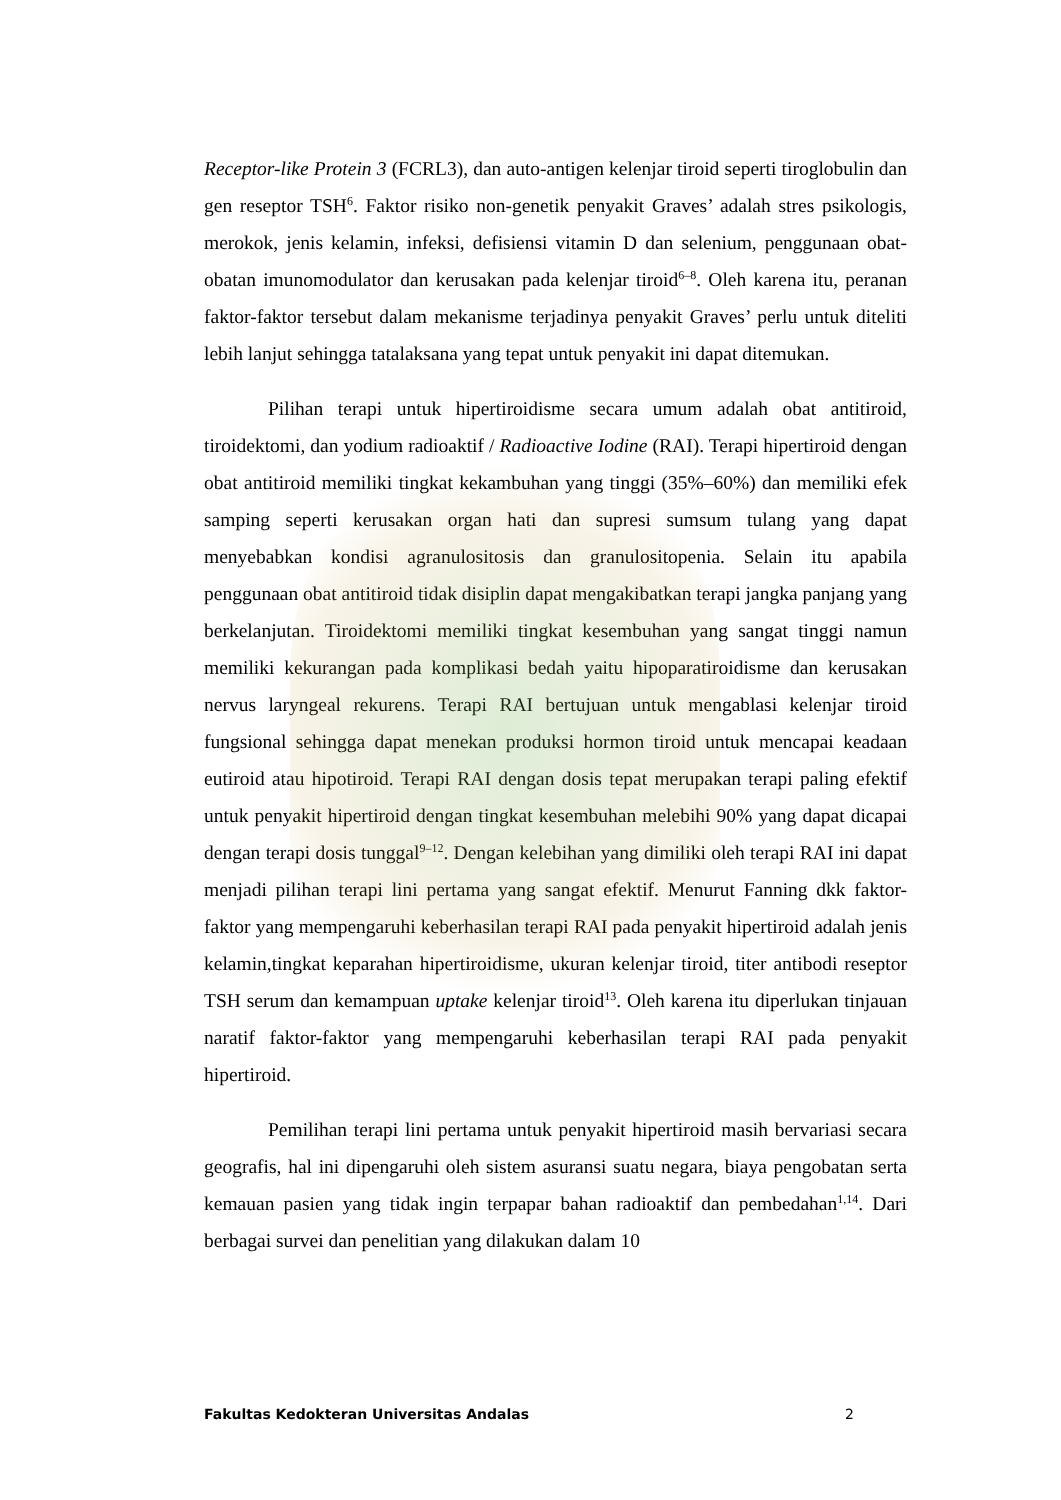Receptor-like Protein 3 (FCRL3), dan auto-antigen kelenjar tiroid seperti tiroglobulin dan gen reseptor TSH<sup>6</sup>. Faktor risiko non-genetik penyakit Graves’ adalah stres psikologis, merokok, jenis kelamin, infeksi, defisiensi vitamin D dan selenium, penggunaan obat-obatan imunomodulator dan kerusakan pada kelenjar tiroid<sup>6–8</sup>. Oleh karena itu, peranan faktor-faktor tersebut dalam mekanisme terjadinya penyakit Graves’ perlu untuk diteliti lebih lanjut sehingga tatalaksana yang tepat untuk penyakit ini dapat ditemukan.
Pilihan terapi untuk hipertiroidisme secara umum adalah obat antitiroid, tiroidektomi, dan yodium radioaktif / Radioactive Iodine (RAI). Terapi hipertiroid dengan obat antitiroid memiliki tingkat kekambuhan yang tinggi (35%–60%) dan memiliki efek samping seperti kerusakan organ hati dan supresi sumsum tulang yang dapat menyebabkan kondisi agranulositosis dan granulositopenia. Selain itu apabila penggunaan obat antitiroid tidak disiplin dapat mengakibatkan terapi jangka panjang yang berkelanjutan. Tiroidektomi memiliki tingkat kesembuhan yang sangat tinggi namun memiliki kekurangan pada komplikasi bedah yaitu hipoparatiroidisme dan kerusakan nervus laryngeal rekurens. Terapi RAI bertujuan untuk mengablasi kelenjar tiroid fungsional sehingga dapat menekan produksi hormon tiroid untuk mencapai keadaan eutiroid atau hipotiroid. Terapi RAI dengan dosis tepat merupakan terapi paling efektif untuk penyakit hipertiroid dengan tingkat kesembuhan melebihi 90% yang dapat dicapai dengan terapi dosis tunggal<sup>9–12</sup>. Dengan kelebihan yang dimiliki oleh terapi RAI ini dapat menjadi pilihan terapi lini pertama yang sangat efektif. Menurut Fanning dkk faktor-faktor yang mempengaruhi keberhasilan terapi RAI pada penyakit hipertiroid adalah jenis kelamin,tingkat keparahan hipertiroidisme, ukuran kelenjar tiroid, titer antibodi reseptor TSH serum dan kemampuan uptake kelenjar tiroid<sup>13</sup>. Oleh karena itu diperlukan tinjauan naratif faktor-faktor yang mempengaruhi keberhasilan terapi RAI pada penyakit hipertiroid.
Pemilihan terapi lini pertama untuk penyakit hipertiroid masih bervariasi secara geografis, hal ini dipengaruhi oleh sistem asuransi suatu negara, biaya pengobatan serta kemauan pasien yang tidak ingin terpapar bahan radioaktif dan pembedahan<sup>1,14</sup>. Dari berbagai survei dan penelitian yang dilakukan dalam 10
Fakultas Kedokteran Universitas Andalas 2